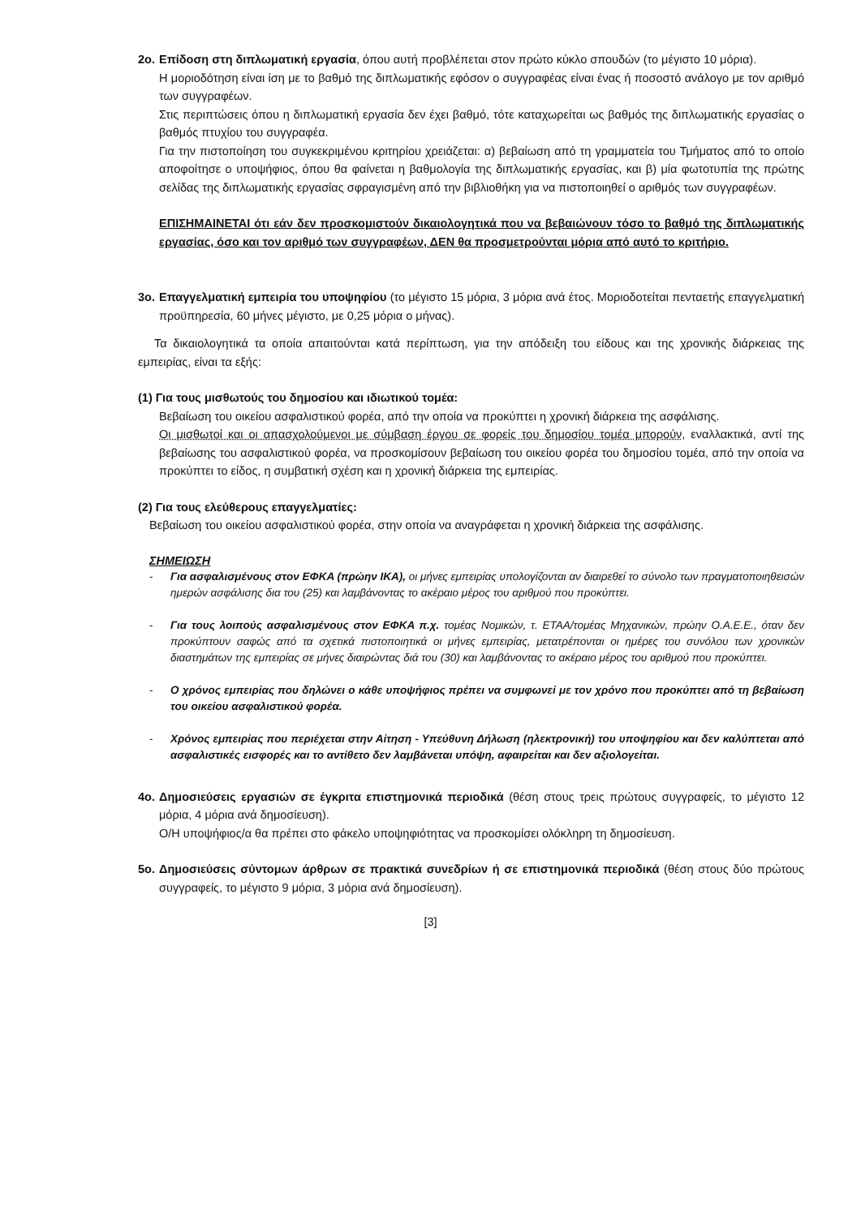2ο.
Επίδοση στη διπλωματική εργασία, όπου αυτή προβλέπεται στον πρώτο κύκλο σπουδών (το μέγιστο 10 μόρια).
Η μοριοδότηση είναι ίση με το βαθμό της διπλωματικής εφόσον ο συγγραφέας είναι ένας ή ποσοστό ανάλογο με τον αριθμό των συγγραφέων.
Στις περιπτώσεις όπου η διπλωματική εργασία δεν έχει βαθμό, τότε καταχωρείται ως βαθμός της διπλωματικής εργασίας ο βαθμός πτυχίου του συγγραφέα.
Για την πιστοποίηση του συγκεκριμένου κριτηρίου χρειάζεται: α) βεβαίωση από τη γραμματεία του Τμήματος από το οποίο αποφοίτησε ο υποψήφιος, όπου θα φαίνεται η βαθμολογία της διπλωματικής εργασίας, και β) μία φωτοτυπία της πρώτης σελίδας της διπλωματικής εργασίας σφραγισμένη από την βιβλιοθήκη για να πιστοποιηθεί ο αριθμός των συγγραφέων.
ΕΠΙΣΗΜΑΙΝΕΤΑΙ ότι εάν δεν προσκομιστούν δικαιολογητικά που να βεβαιώνουν τόσο το βαθμό της διπλωματικής εργασίας, όσο και τον αριθμό των συγγραφέων, ΔΕΝ θα προσμετρούνται μόρια από αυτό το κριτήριο.
3ο.
Επαγγελματική εμπειρία του υποψηφίου (το μέγιστο 15 μόρια, 3 μόρια ανά έτος. Μοριοδοτείται πενταετής επαγγελματική προϋπηρεσία, 60 μήνες μέγιστο, με 0,25 μόρια ο μήνας).
Τα δικαιολογητικά τα οποία απαιτούνται κατά περίπτωση, για την απόδειξη του είδους και της χρονικής διάρκειας της εμπειρίας, είναι τα εξής:
(1) Για τους μισθωτούς του δημοσίου και ιδιωτικού τομέα:
Βεβαίωση του οικείου ασφαλιστικού φορέα, από την οποία να προκύπτει η χρονική διάρκεια της ασφάλισης.
Οι μισθωτοί και οι απασχολούμενοι με σύμβαση έργου σε φορείς του δημοσίου τομέα μπορούν, εναλλακτικά, αντί της βεβαίωσης του ασφαλιστικού φορέα, να προσκομίσουν βεβαίωση του οικείου φορέα του δημοσίου τομέα, από την οποία να προκύπτει το είδος, η συμβατική σχέση και η χρονική διάρκεια της εμπειρίας.
(2) Για τους ελεύθερους επαγγελματίες:
Βεβαίωση του οικείου ασφαλιστικού φορέα, στην οποία να αναγράφεται η χρονική διάρκεια της ασφάλισης.
ΣΗΜΕΙΩΣΗ
- Για ασφαλισμένους στον ΕΦΚΑ (πρώην ΙΚΑ), οι μήνες εμπειρίας υπολογίζονται αν διαιρεθεί το σύνολο των πραγματοποιηθεισών ημερών ασφάλισης δια του (25) και λαμβάνοντας το ακέραιο μέρος του αριθμού που προκύπτει.
- Για τους λοιπούς ασφαλισμένους στον ΕΦΚΑ π.χ. τομέας Νομικών, τ. ΕΤΑΑ/τομέας Μηχανικών, πρώην Ο.Α.Ε.Ε., όταν δεν προκύπτουν σαφώς από τα σχετικά πιστοποιητικά οι μήνες εμπειρίας, μετατρέπονται οι ημέρες του συνόλου των χρονικών διαστημάτων της εμπειρίας σε μήνες διαιρώντας διά του (30) και λαμβάνοντας το ακέραιο μέρος του αριθμού που προκύπτει.
- Ο χρόνος εμπειρίας που δηλώνει ο κάθε υποψήφιος πρέπει να συμφωνεί με τον χρόνο που προκύπτει από τη βεβαίωση του οικείου ασφαλιστικού φορέα.
- Χρόνος εμπειρίας που περιέχεται στην Αίτηση - Υπεύθυνη Δήλωση (ηλεκτρονική) του υποψηφίου και δεν καλύπτεται από ασφαλιστικές εισφορές και το αντίθετο δεν λαμβάνεται υπόψη, αφαιρείται και δεν αξιολογείται.
4ο.
Δημοσιεύσεις εργασιών σε έγκριτα επιστημονικά περιοδικά (θέση στους τρεις πρώτους συγγραφείς, το μέγιστο 12 μόρια, 4 μόρια ανά δημοσίευση).
Ο/Η υποψήφιος/α θα πρέπει στο φάκελο υποψηφιότητας να προσκομίσει ολόκληρη τη δημοσίευση.
5ο.
Δημοσιεύσεις σύντομων άρθρων σε πρακτικά συνεδρίων ή σε επιστημονικά περιοδικά (θέση στους δύο πρώτους συγγραφείς, το μέγιστο 9 μόρια, 3 μόρια ανά δημοσίευση).
[3]